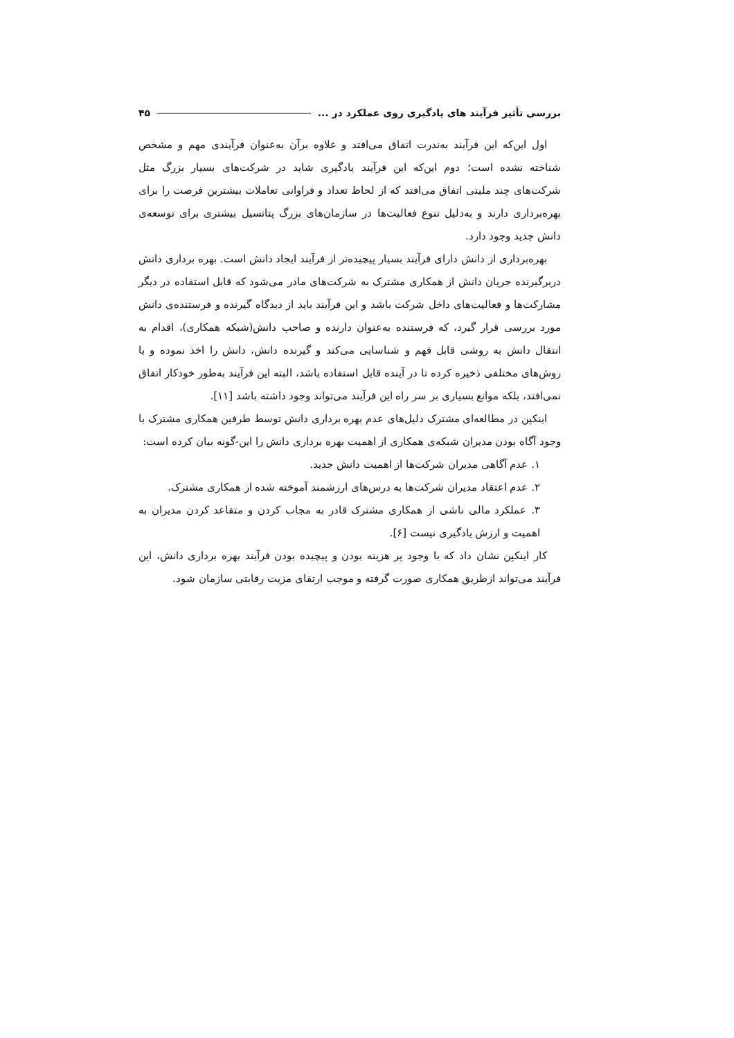بررسی تأثیر فرآیند های یادگیری روی عملکرد در ... ۴۵
اول این‌که این فرآیند به‌ندرت اتفاق می‌افتد و علاوه برآن به‌عنوان فرآیندی مهم و مشخص شناخته نشده است؛ دوم این‌که این فرآیند یادگیری شاید در شرکت‌های بسیار بزرگ مثل شرکت‌های چند ملیتی اتفاق می‌افتد که از لحاظ تعداد و فراوانی تعاملات بیشترین فرصت را برای بهره‌برداری دارند و به‌دلیل تنوع فعالیت‌ها در سازمان‌های بزرگ پتانسیل بیشتری برای توسعه‌ی دانش جدید وجود دارد.
بهره‌برداری از دانش دارای فرآیند بسیار پیچیده‌تر از فرآیند ایجاد دانش است. بهره برداری دانش دربرگیرنده جریان دانش از همکاری مشترک به شرکت‌های مادر می‌شود که قابل استفاده در دیگر مشارکت‌ها و فعالیت‌های داخل شرکت باشد و این فرآیند باید از دیدگاه گیرنده و فرستنده‌ی دانش مورد بررسی قرار گیرد، که فرستنده به‌عنوان دارنده و صاحب دانش(شبکه همکاری)، اقدام به انتقال دانش به روشی قابل فهم و شناسایی می‌کند و گیرنده دانش، دانش را اخذ نموده و با روش‌های مختلفی ذخیره کرده تا در آینده قابل استفاده باشد، البته این فرآیند به‌طور خودکار اتفاق نمی‌افتد، بلکه موانع بسیاری بر سر راه این فرآیند می‌تواند وجود داشته باشد [۱۱].
اینکپن در مطالعه‌ای مشترک دلیل‌های عدم بهره برداری دانش توسط طرفین همکاری مشترک با وجود آگاه بودن مدیران شبکه‌ی همکاری از اهمیت بهره برداری دانش را این-گونه بیان کرده است:
۱. عدم آگاهی مدیران شرکت‌ها از اهمیت دانش جدید.
۲. عدم اعتقاد مدیران شرکت‌ها به درس‌های ارزشمند آموخته شده از همکاری مشترک.
۳. عملکرد مالی ناشی از همکاری مشترک قادر به مجاب کردن و متقاعد کردن مدیران به اهمیت و ارزش یادگیری نیست [۶].
کار اینکپن نشان داد که با وجود پر هزینه بودن و پیچیده بودن فرآیند بهره برداری دانش، این فرآیند می‌تواند ازطریق همکاری صورت گرفته و موجب ارتقای مزیت رقابتی سازمان شود.